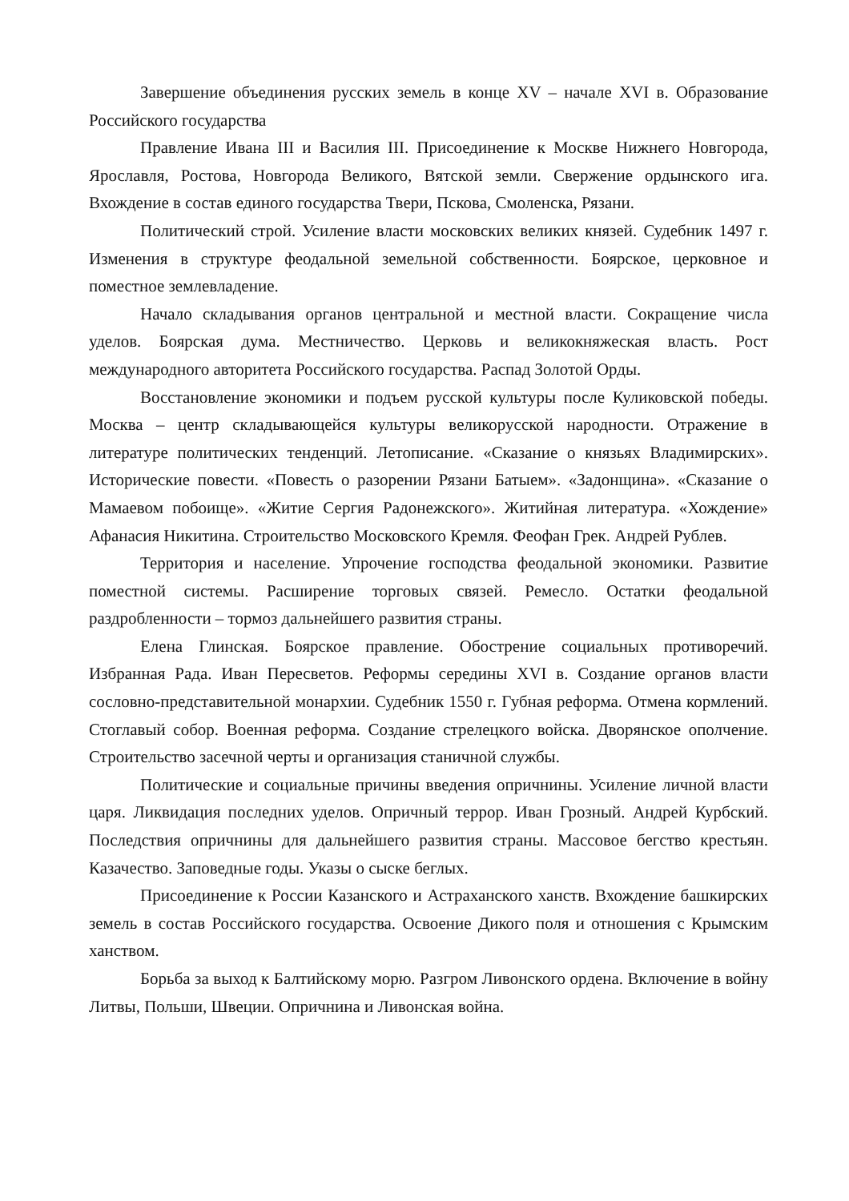Завершение объединения русских земель в конце XV – начале XVI в. Образование Российского государства
Правление Ивана III и Василия III. Присоединение к Москве Нижнего Новгорода, Ярославля, Ростова, Новгорода Великого, Вятской земли. Свержение ордынского ига. Вхождение в состав единого государства Твери, Пскова, Смоленска, Рязани.
Политический строй. Усиление власти московских великих князей. Судебник 1497 г. Изменения в структуре феодальной земельной собственности. Боярское, церковное и поместное землевладение.
Начало складывания органов центральной и местной власти. Сокращение числа уделов. Боярская дума. Местничество. Церковь и великокняжеская власть. Рост международного авторитета Российского государства. Распад Золотой Орды.
Восстановление экономики и подъем русской культуры после Куликовской победы. Москва – центр складывающейся культуры великорусской народности. Отражение в литературе политических тенденций. Летописание. «Сказание о князьях Владимирских». Исторические повести. «Повесть о разорении Рязани Батыем». «Задонщина». «Сказание о Мамаевом побоище». «Житие Сергия Радонежского». Житийная литература. «Хождение» Афанасия Никитина. Строительство Московского Кремля. Феофан Грек. Андрей Рублев.
Территория и население. Упрочение господства феодальной экономики. Развитие поместной системы. Расширение торговых связей. Ремесло. Остатки феодальной раздробленности – тормоз дальнейшего развития страны.
Елена Глинская. Боярское правление. Обострение социальных противоречий. Избранная Рада. Иван Пересветов. Реформы середины XVI в. Создание органов власти сословно-представительной монархии. Судебник 1550 г. Губная реформа. Отмена кормлений. Стоглавый собор. Военная реформа. Создание стрелецкого войска. Дворянское ополчение. Строительство засечной черты и организация станичной службы.
Политические и социальные причины введения опричнины. Усиление личной власти царя. Ликвидация последних уделов. Опричный террор. Иван Грозный. Андрей Курбский. Последствия опричнины для дальнейшего развития страны. Массовое бегство крестьян. Казачество. Заповедные годы. Указы о сыске беглых.
Присоединение к России Казанского и Астраханского ханств. Вхождение башкирских земель в состав Российского государства. Освоение Дикого поля и отношения с Крымским ханством.
Борьба за выход к Балтийскому морю. Разгром Ливонского ордена. Включение в войну Литвы, Польши, Швеции. Опричнина и Ливонская война.